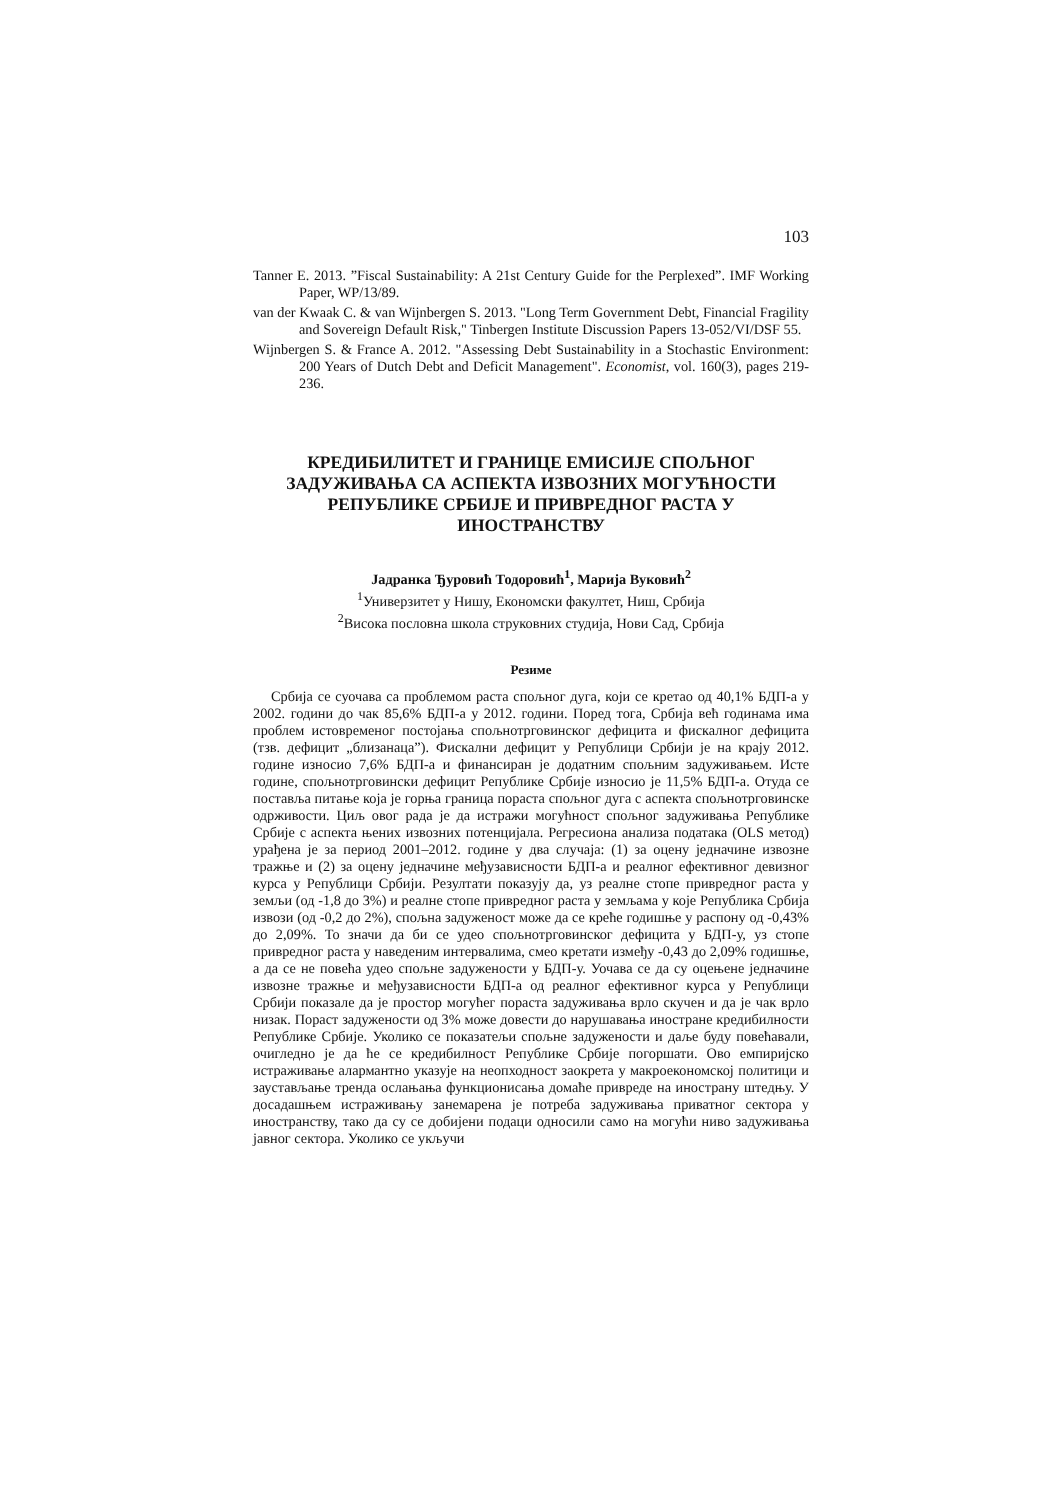103
Tanner E. 2013. ”Fiscal Sustainability: A 21st Century Guide for the Perplexed”. IMF Working Paper, WP/13/89.
van der Kwaak C. & van Wijnbergen S. 2013. "Long Term Government Debt, Financial Fragility and Sovereign Default Risk," Tinbergen Institute Discussion Papers 13-052/VI/DSF 55.
Wijnbergen S. & France A. 2012. "Assessing Debt Sustainability in a Stochastic Environment: 200 Years of Dutch Debt and Deficit Management". Economist, vol. 160(3), pages 219-236.
КРЕДИБИЛИТЕТ И ГРАНИЦЕ ЕМИСИЈЕ СПОЉНОГ ЗАДУЖИВАЊА СА АСПЕКТА ИЗВОЗНИХ МОГУЋНОСТИ РЕПУБЛИКЕ СРБИЈЕ И ПРИВРЕДНОГ РАСТА У ИНОСТРАНСТВУ
Јадранка Ђуровић Тодоровић<sup>1</sup>, Марија Вуковић<sup>2</sup>
<sup>1</sup> Универзитет у Нишу, Економски факултет, Ниш, Србија
<sup>2</sup> Висока пословна школа струковних студија, Нови Сад, Србија
Резиме
Србија се суочава са проблемом раста спољног дуга, који се кретао од 40,1% БДП-а у 2002. години до чак 85,6% БДП-а у 2012. години. Поред тога, Србија већ годинама има проблем истовременог постојања спољнотрговинског дефицита и фискалног дефицита (тзв. дефицит „близанаца”). Фискални дефицит у Републици Србији је на крају 2012. године износио 7,6% БДП-а и финансиран је додатним спољним задуживањем. Исте године, спољнотрговински дефицит Републике Србије износио је 11,5% БДП-а. Отуда се поставља питање која је горња граница пораста спољног дуга с аспекта спољнотрговинске одрживости. Циљ овог рада је да истражи могућност спољног задуживања Републике Србије с аспекта њених извозних потенцијала. Регресиона анализа података (OLS метод) урађена је за период 2001–2012. године у два случаја: (1) за оцену једначине извозне тражње и (2) за оцену једначине међузависности БДП-а и реалног ефективног девизног курса у Републици Србији. Резултати показују да, уз реалне стопе привредног раста у земљи (од -1,8 до 3%) и реалне стопе привредног раста у земљама у које Република Србија извози (од -0,2 до 2%), спољна задуженост може да се креће годишње у распону од -0,43% до 2,09%. То значи да би се удео спољнотрговинског дефицита у БДП-у, уз стопе привредног раста у наведеним интервалима, смео кретати између -0,43 до 2,09% годишње, а да се не повећа удео спољне задужености у БДП-у. Уочава се да су оцењене једначине извозне тражње и међузависности БДП-а од реалног ефективног курса у Републици Србији показале да је простор могућег пораста задуживања врло скучен и да је чак врло низак. Пораст задужености од 3% може довести до нарушавања иностране кредибилности Републике Србије. Уколико се показатељи спољне задужености и даље буду повећавали, очигледно је да ће се кредибилност Републике Србије погоршати. Ово емпиријско истраживање алармантно указује на неопходност заокрета у макроекономској политици и заустављање тренда ослањања функционисања домаће привреде на иностранy штедњу. У досадашњем истраживању занемарена је потреба задуживања приватног сектора у иностранству, тако да су се добијени подаци односили само на могући ниво задуживања јавног сектора. Уколико се укључи